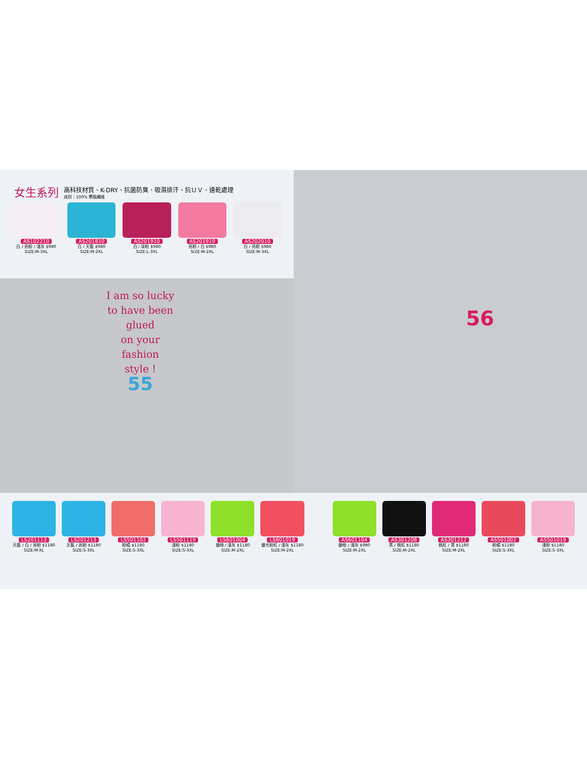女生系列
高科技材質、K-DRY、抗菌防臭、吸濕排汗、抗ＵＶ、速乾處理
成份：100% 聚酯纖維
AS102210
白 / 亮粉 / 淺灰 $980
SIZE:M-3XL
AS201810
白 / 天藍 $980
SIZE:M-2XL
AS201910
白 / 深粉 $980
SIZE:L-3XL
AS201919
亮粉 / 白 $980
SIZE:M-2XL
AS202010
白 / 亮粉 $980
SIZE:M-3XL
I am so lucky
to have been
glued
on your
fashion
style !
55
56
LS201113
天藍 / 白 / 亮粉 $1180
SIZE:M-XL
LS201213
天藍 / 亮粉 $1180
SIZE:S-3XL
LS501102
粉橘 $1180
SIZE:S-3XL
LS501119
淺粉 $1180
SIZE:S-3XL
LS601004
螢綠 / 淺灰 $1180
SIZE:M-2XL
LS601019
螢光粉紅 / 淺灰 $1180
SIZE:M-2XL
AS601104
螢綠 / 淺灰 $980
SIZE:M-2XL
AS301208
黑 / 桃紅 $1180
SIZE:M-2XL
AS301212
桃紅 / 黑 $1180
SIZE:M-2XL
AS501002
粉橘 $1180
SIZE:S-3XL
AS501019
淺粉 $1180
SIZE:S-3XL